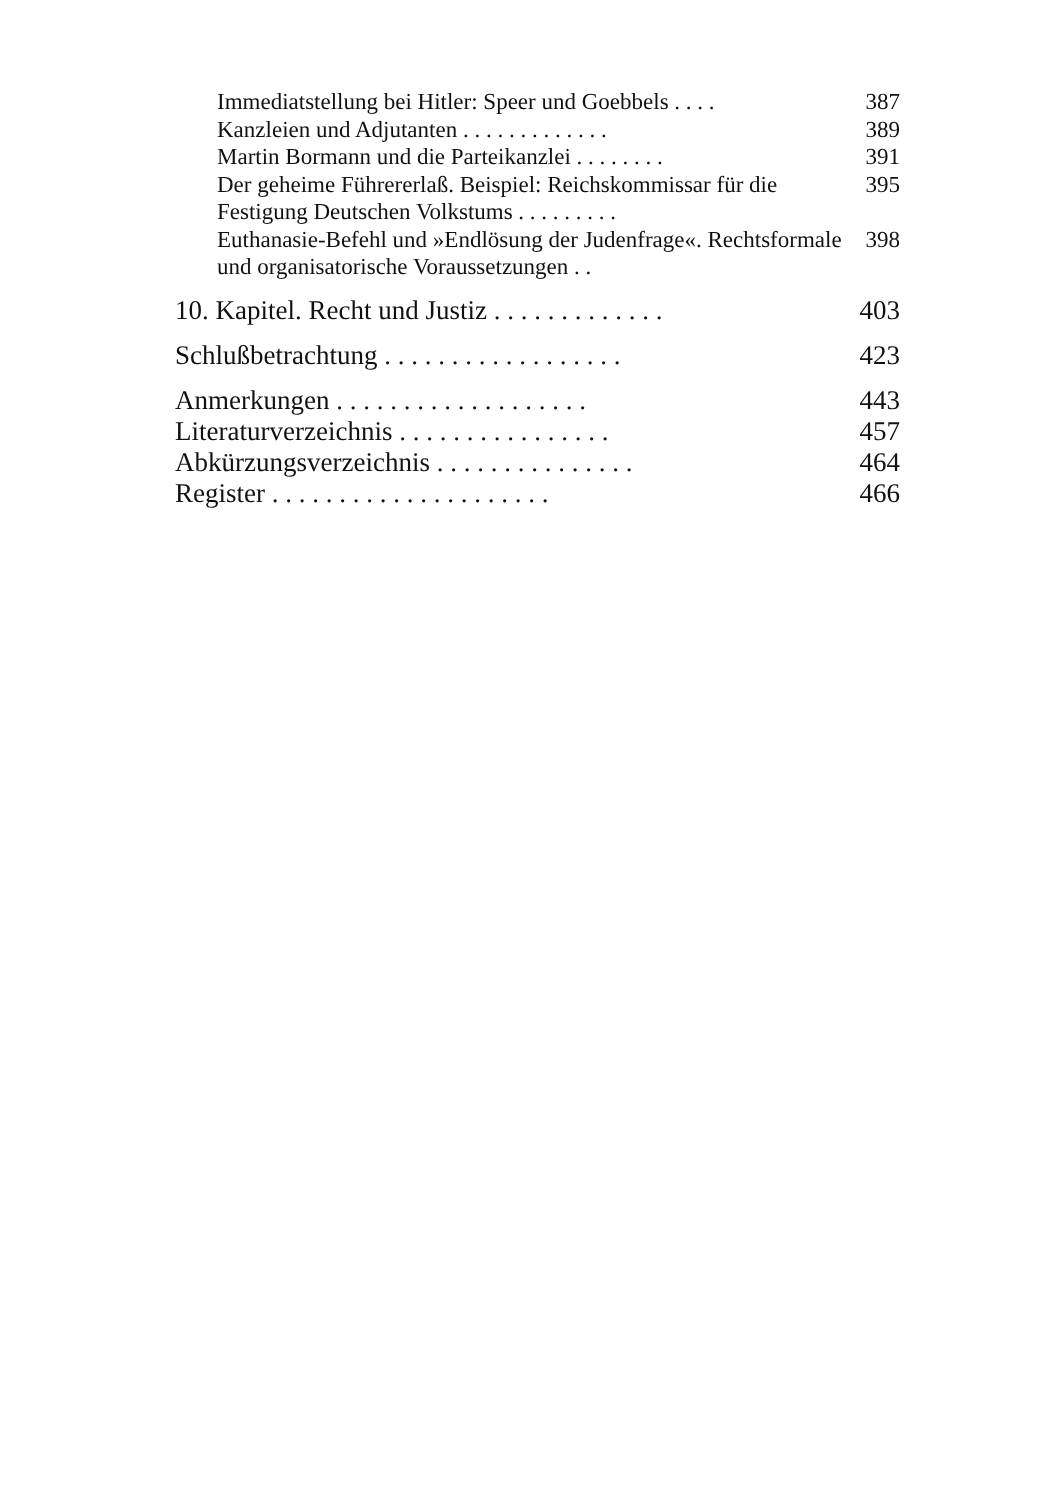Immediatstellung bei Hitler: Speer und Goebbels . . . . 387
Kanzleien und Adjutanten . . . . . . . . . . . . . 389
Martin Bormann und die Parteikanzlei . . . . . . . . 391
Der geheime Führererlaß. Beispiel: Reichskommissar für die Festigung Deutschen Volkstums . . . . . . . . . 395
Euthanasie-Befehl und »Endlösung der Judenfrage«. Rechtsformale und organisatorische Voraussetzungen . . 398
10. Kapitel. Recht und Justiz . . . . . . . . . . . . . 403
Schlußbetrachtung . . . . . . . . . . . . . . . . . . 423
Anmerkungen . . . . . . . . . . . . . . . . . . . 443
Literaturverzeichnis . . . . . . . . . . . . . . . . 457
Abkürzungsverzeichnis . . . . . . . . . . . . . . . 464
Register . . . . . . . . . . . . . . . . . . . . . 466